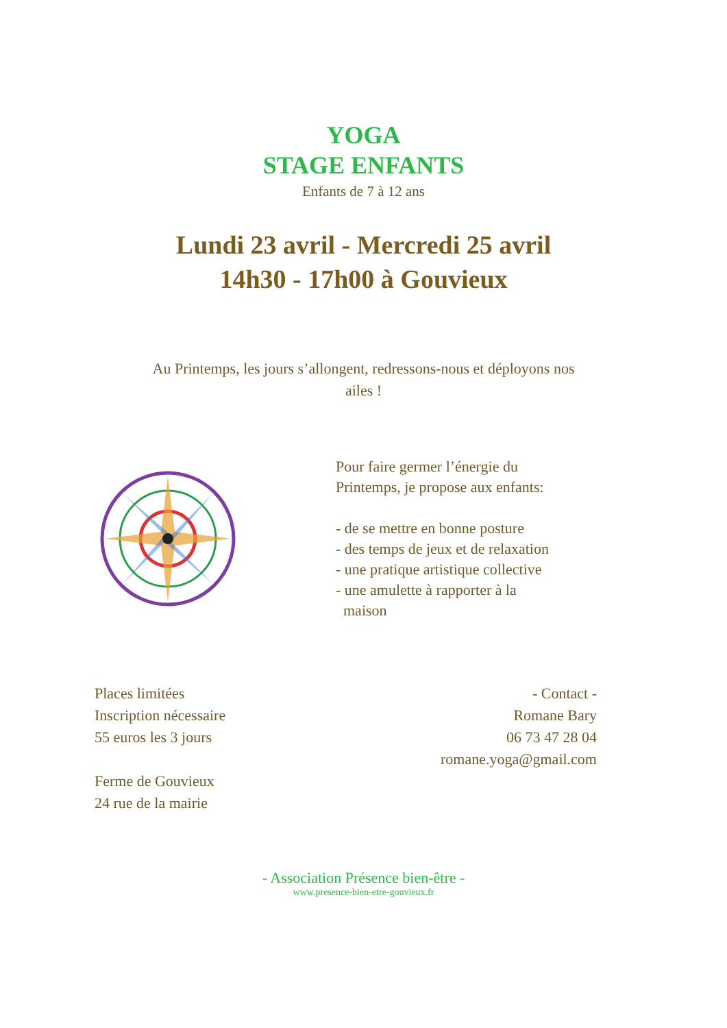YOGA
STAGE ENFANTS
Enfants de 7 à 12 ans
Lundi 23 avril - Mercredi 25 avril
14h30 - 17h00 à Gouvieux
Au Printemps, les jours s’allongent, redressons-nous et déployons nos ailes !
Pour faire germer l’énergie du
Printemps, je propose aux enfants:
- de se mettre en bonne posture
- des temps de jeux et de relaxation
- une pratique artistique collective
- une amulette à rapporter à la
maison
Places limitées
Inscription nécessaire
55 euros les 3 jours
Ferme de Gouvieux
24 rue de la mairie
- Contact -
Romane Bary
06 73 47 28 04
romane.yoga@gmail.com
- Association Présence bien-être -
www.presence-bien-etre-gouvieux.fr